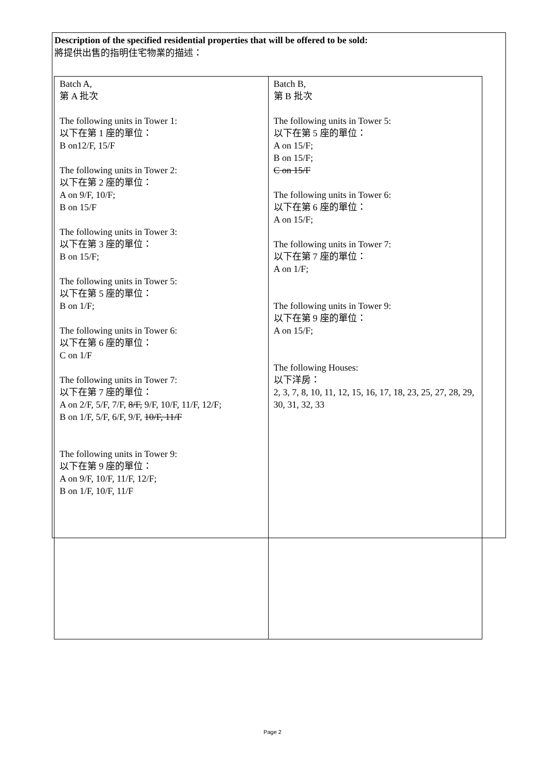Description of the specified residential properties that will be offered to be sold:
將提供出售的指明住宅物業的描述：
| Batch A, 第 A 批次 The following units in Tower 1: 以下在第 1 座的單位： B on12/F, 15/F The following units in Tower 2: 以下在第 2 座的單位： A on 9/F, 10/F; B on 15/F The following units in Tower 3: 以下在第 3 座的單位： B on 15/F; The following units in Tower 5: 以下在第 5 座的單位： B on 1/F; The following units in Tower 6: 以下在第 6 座的單位： C on 1/F The following units in Tower 7: 以下在第 7 座的單位： A on 2/F, 5/F, 7/F, 8/F, 9/F, 10/F, 11/F, 12/F; B on 1/F, 5/F, 6/F, 9/F, 10/F, 11/F The following units in Tower 9: 以下在第 9 座的單位： A on 9/F, 10/F, 11/F, 12/F; B on 1/F, 10/F, 11/F | Batch B, 第 B 批次 The following units in Tower 5: 以下在第 5 座的單位： A on 15/F; B on 15/F; C on 15/F The following units in Tower 6: 以下在第 6 座的單位： A on 15/F; The following units in Tower 7: 以下在第 7 座的單位： A on 1/F; The following units in Tower 9: 以下在第 9 座的單位： A on 15/F; The following Houses: 以下洋房： 2, 3, 7, 8, 10, 11, 12, 15, 16, 17, 18, 23, 25, 27, 28, 29, 30, 31, 32, 33 |
Page 2